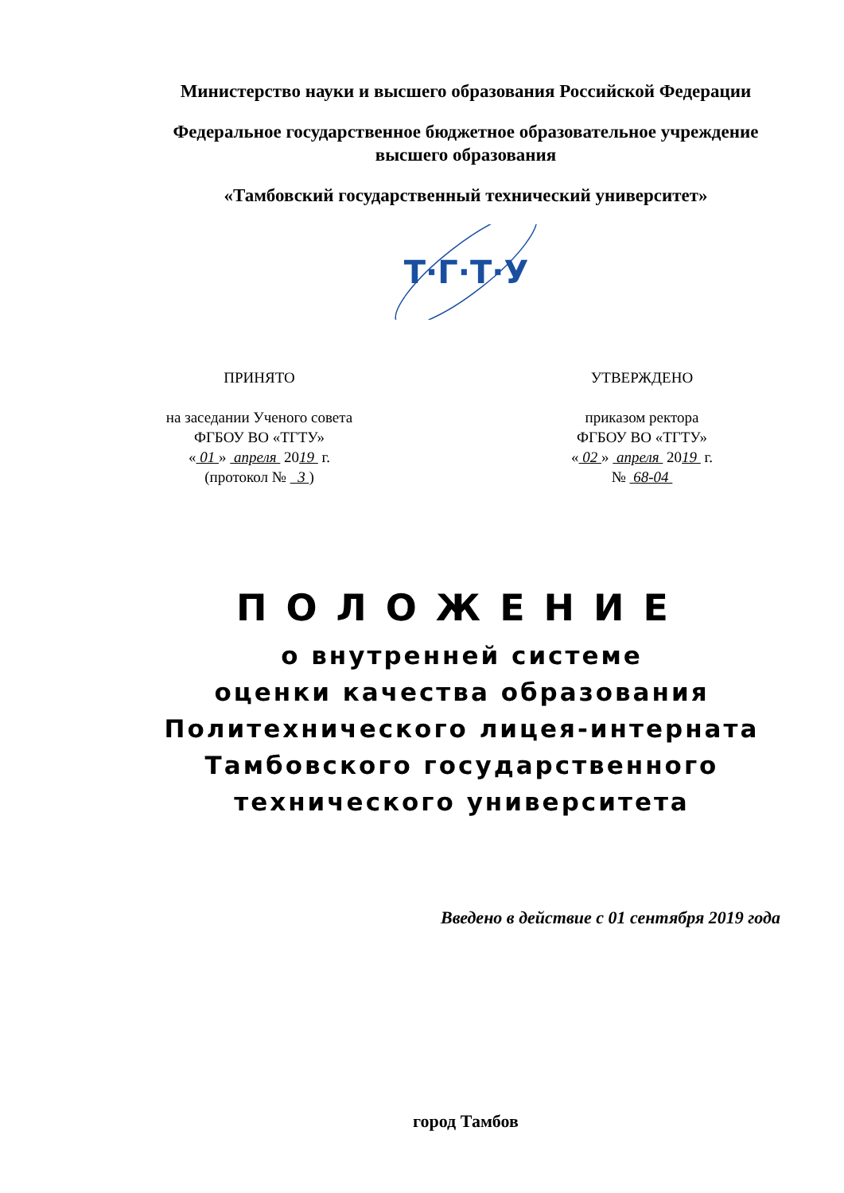Министерство науки и высшего образования Российской Федерации
Федеральное государственное бюджетное образовательное учреждение
высшего образования
«Тамбовский государственный технический университет»
Т·Г·Т·У
ПРИНЯТО
на заседании Ученого совета
ФГБОУ ВО «ТГТУ»
« 01 » апреля 2019 г.
(протокол № 3 )
УТВЕРЖДЕНО
приказом ректора
ФГБОУ ВО «ТГТУ»
« 02 » апреля 2019 г.
№ 68-04
ПОЛОЖЕНИЕ
о внутренней системе
оценки качества образования
Политехнического лицея-интерната
Тамбовского государственного
технического университета
Введено в действие с 01 сентября 2019 года
город Тамбов